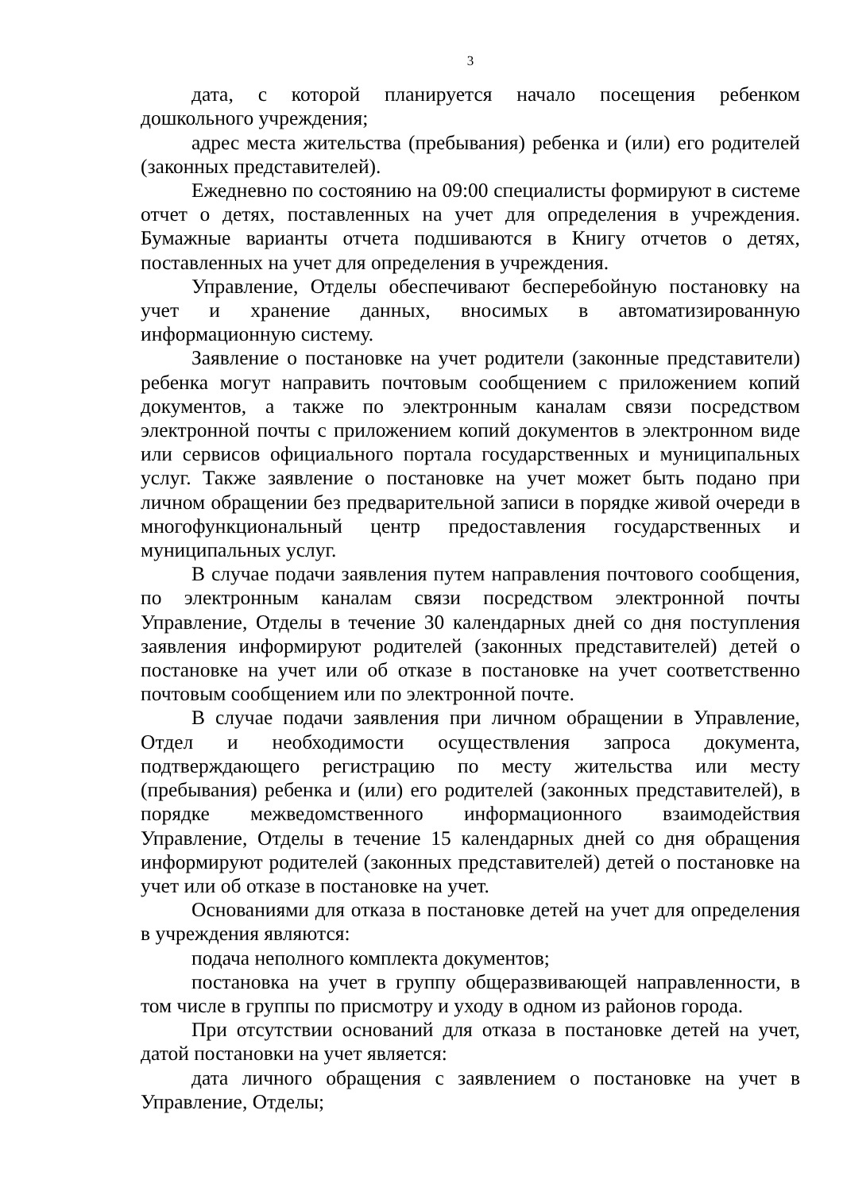3
дата, с которой планируется начало посещения ребенком дошкольного учреждения;
адрес места жительства (пребывания) ребенка и (или) его родителей (законных представителей).
Ежедневно по состоянию на 09:00 специалисты формируют в системе отчет о детях, поставленных на учет для определения в учреждения. Бумажные варианты отчета подшиваются в Книгу отчетов о детях, поставленных на учет для определения в учреждения.
Управление, Отделы обеспечивают бесперебойную постановку на учет и хранение данных, вносимых в автоматизированную информационную систему.
Заявление о постановке на учет родители (законные представители) ребенка могут направить почтовым сообщением с приложением копий документов, а также по электронным каналам связи посредством электронной почты с приложением копий документов в электронном виде или сервисов официального портала государственных и муниципальных услуг. Также заявление о постановке на учет может быть подано при личном обращении без предварительной записи в порядке живой очереди в многофункциональный центр предоставления государственных и муниципальных услуг.
В случае подачи заявления путем направления почтового сообщения, по электронным каналам связи посредством электронной почты Управление, Отделы в течение 30 календарных дней со дня поступления заявления информируют родителей (законных представителей) детей о постановке на учет или об отказе в постановке на учет соответственно почтовым сообщением или по электронной почте.
В случае подачи заявления при личном обращении в Управление, Отдел и необходимости осуществления запроса документа, подтверждающего регистрацию по месту жительства или месту (пребывания) ребенка и (или) его родителей (законных представителей), в порядке межведомственного информационного взаимодействия Управление, Отделы в течение 15 календарных дней со дня обращения информируют родителей (законных представителей) детей о постановке на учет или об отказе в постановке на учет.
Основаниями для отказа в постановке детей на учет для определения в учреждения являются:
подача неполного комплекта документов;
постановка на учет в группу общеразвивающей направленности, в том числе в группы по присмотру и уходу в одном из районов города.
При отсутствии оснований для отказа в постановке детей на учет, датой постановки на учет является:
дата личного обращения с заявлением о постановке на учет в Управление, Отделы;